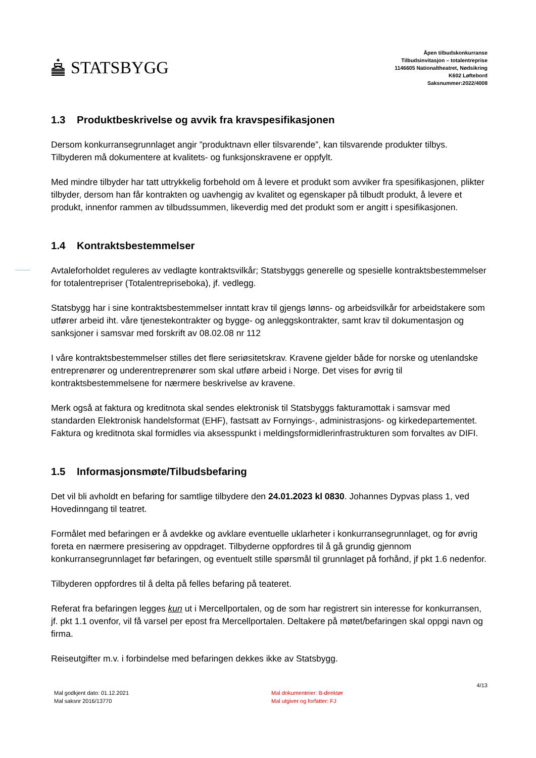STATSBYGG
Åpen tilbudskonkurranse
Tilbudsinvitasjon – totalentreprise
1146605 Nationaltheatret, Nødsikring
K602 Løftebord
Saksnummer:2022/4008
1.3 Produktbeskrivelse og avvik fra kravspesifikasjonen
Dersom konkurransegrunnlaget angir ”produktnavn eller tilsvarende”, kan tilsvarende produkter tilbys. Tilbyderen må dokumentere at kvalitets- og funksjonskravene er oppfylt.
Med mindre tilbyder har tatt uttrykkelig forbehold om å levere et produkt som avviker fra spesifikasjonen, plikter tilbyder, dersom han får kontrakten og uavhengig av kvalitet og egenskaper på tilbudt produkt, å levere et produkt, innenfor rammen av tilbudssummen, likeverdig med det produkt som er angitt i spesifikasjonen.
1.4 Kontraktsbestemmelser
Avtaleforholdet reguleres av vedlagte kontraktsvilkår; Statsbyggs generelle og spesielle kontraktsbestemmelser for totalentrepriser (Totalentrepriseboka), jf. vedlegg.
Statsbygg har i sine kontraktsbestemmelser inntatt krav til gjengs lønns- og arbeidsvilkår for arbeidstakere som utfører arbeid iht. våre tjenestekontrakter og bygge- og anleggskontrakter, samt krav til dokumentasjon og sanksjoner i samsvar med forskrift av 08.02.08 nr 112
I våre kontraktsbestemmelser stilles det flere seriøsitetskrav. Kravene gjelder både for norske og utenlandske entreprenører og underentreprenører som skal utføre arbeid i Norge. Det vises for øvrig til kontraktsbestemmelsene for nærmere beskrivelse av kravene.
Merk også at faktura og kreditnota skal sendes elektronisk til Statsbyggs fakturamottak i samsvar med standarden Elektronisk handelsformat (EHF), fastsatt av Fornyings-, administrasjons- og kirkedepartementet. Faktura og kreditnota skal formidles via aksesspunkt i meldingsformidlerinfrastrukturen som forvaltes av DIFI.
1.5 Informasjonsmøte/Tilbudsbefaring
Det vil bli avholdt en befaring for samtlige tilbydere den 24.01.2023 kl 0830. Johannes Dypvas plass 1, ved Hovedinngang til teatret.
Formålet med befaringen er å avdekke og avklare eventuelle uklarheter i konkurransegrunnlaget, og for øvrig foreta en nærmere presisering av oppdraget. Tilbyderne oppfordres til å gå grundig gjennom konkurransegrunnlaget før befaringen, og eventuelt stille spørsmål til grunnlaget på forhånd, jf pkt 1.6 nedenfor.
Tilbyderen oppfordres til å delta på felles befaring på teateret.
Referat fra befaringen legges kun ut i Mercellportalen, og de som har registrert sin interesse for konkurransen, jf. pkt 1.1 ovenfor, vil få varsel per epost fra Mercellportalen. Deltakere på møtet/befaringen skal oppgi navn og firma.
Reiseutgifter m.v. i forbindelse med befaringen dekkes ikke av Statsbygg.
4/13
Mal godkjent dato: 01.12.2021
Mal saksnr 2016/13770
Mal dokumenteier: B-direktør
Mal utgiver og forfatter: FJ